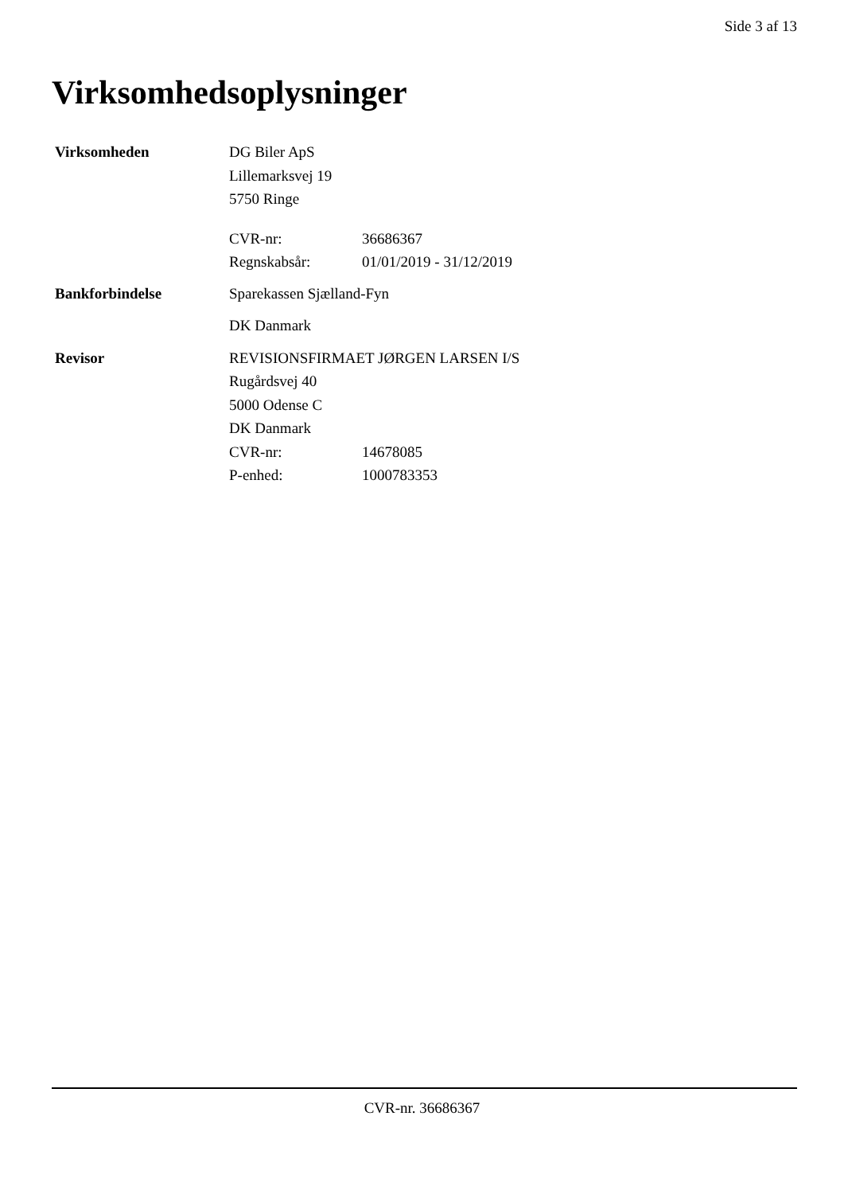Side 3 af 13
Virksomhedsoplysninger
Virksomheden DG Biler ApS
Lillemarksvej 19
5750 Ringe
CVR-nr: 36686367
Regnskabsår: 01/01/2019 - 31/12/2019
Bankforbindelse Sparekassen Sjælland-Fyn
DK Danmark
Revisor REVISIONSFIRMAET JØRGEN LARSEN I/S
Rugårdsvej 40
5000 Odense C
DK Danmark
CVR-nr: 14678085
P-enhed: 1000783353
CVR-nr. 36686367